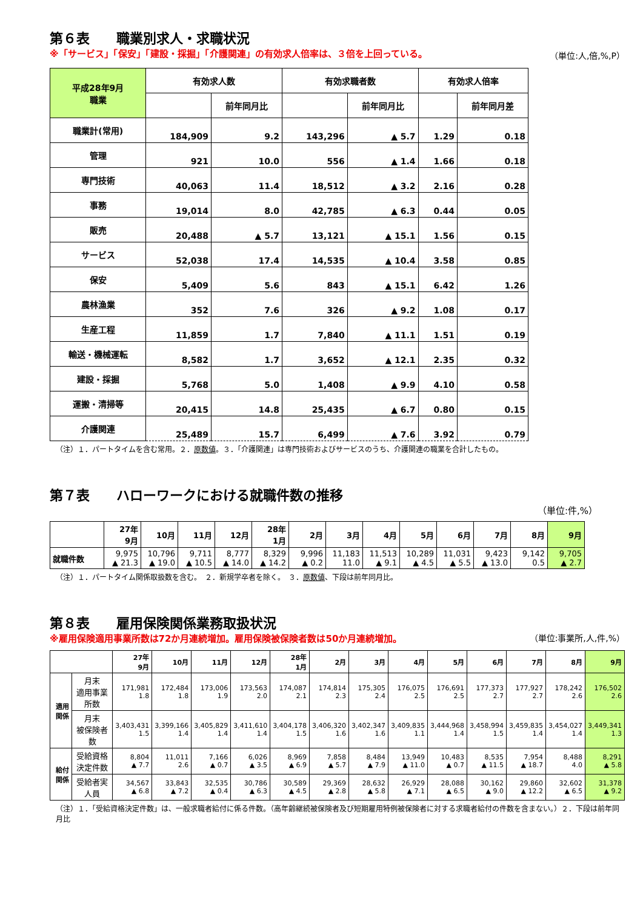第６表　　職業別求人・求職状況
※「サービス」「保安」「建設・採掘」「介護関連」の有効求人倍率は、３倍を上回っている。 （単位:人,倍,%,P）
| 平成28年9月 職業 | 有効求人数 | | 有効求職者数 | | 有効求人倍率 | |
| --- | --- | --- | --- | --- | --- | --- |
| | | 前年同月比 | | 前年同月比 | | 前年同月差 |
| 職業計(常用) | 184,909 | 9.2 | 143,296 | ▲ 5.7 | 1.29 | 0.18 |
| 管理 | 921 | 10.0 | 556 | ▲ 1.4 | 1.66 | 0.18 |
| 専門技術 | 40,063 | 11.4 | 18,512 | ▲ 3.2 | 2.16 | 0.28 |
| 事務 | 19,014 | 8.0 | 42,785 | ▲ 6.3 | 0.44 | 0.05 |
| 販売 | 20,488 | ▲ 5.7 | 13,121 | ▲ 15.1 | 1.56 | 0.15 |
| サービス | 52,038 | 17.4 | 14,535 | ▲ 10.4 | 3.58 | 0.85 |
| 保安 | 5,409 | 5.6 | 843 | ▲ 15.1 | 6.42 | 1.26 |
| 農林漁業 | 352 | 7.6 | 326 | ▲ 9.2 | 1.08 | 0.17 |
| 生産工程 | 11,859 | 1.7 | 7,840 | ▲ 11.1 | 1.51 | 0.19 |
| 輸送・機械運転 | 8,582 | 1.7 | 3,652 | ▲ 12.1 | 2.35 | 0.32 |
| 建設・採掘 | 5,768 | 5.0 | 1,408 | ▲ 9.9 | 4.10 | 0.58 |
| 運搬・清掃等 | 20,415 | 14.8 | 25,435 | ▲ 6.7 | 0.80 | 0.15 |
| 介護関連 | 25,489 | 15.7 | 6,499 | ▲ 7.6 | 3.92 | 0.79 |
（注）１．パートタイムを含む常用。２．原数値。３．「介護関連」は専門技術およびサービスのうち、介護関連の職業を合計したもの。
第７表　　ハローワークにおける就職件数の推移
（単位:件,%）
| | 27年 9月 | 10月 | 11月 | 12月 | 28年 1月 | 2月 | 3月 | 4月 | 5月 | 6月 | 7月 | 8月 | 9月 |
| --- | --- | --- | --- | --- | --- | --- | --- | --- | --- | --- | --- | --- | --- |
| 就職件数 | 9,975 ▲ 21.3 | 10,796 ▲ 19.0 | 9,711 ▲ 10.5 | 8,777 ▲ 14.0 | 8,329 ▲ 14.2 | 9,996 ▲ 0.2 | 11,183 11.0 | 11,513 ▲ 9.1 | 10,289 ▲ 4.5 | 11,031 ▲ 5.5 | 9,423 ▲ 13.0 | 9,142 0.5 | 9,705 ▲ 2.7 |
（注）１．パートタイム関係取扱数を含む。　２．新規学卒者を除く。　３．原数値、下段は前年同月比。
第８表　　雇用保険関係業務取扱状況
※雇用保険適用事業所数は72か月連続増加。雇用保険被保険者数は50か月連続増加。 （単位:事業所,人,件,%）
| | | 27年 9月 | 10月 | 11月 | 12月 | 28年 1月 | 2月 | 3月 | 4月 | 5月 | 6月 | 7月 | 8月 | 9月 |
| --- | --- | --- | --- | --- | --- | --- | --- | --- | --- | --- | --- | --- | --- | --- |
| 適用関係 | 月末 適用事業所数 | 171,981 1.8 | 172,484 1.8 | 173,006 1.9 | 173,563 2.0 | 174,087 2.1 | 174,814 2.3 | 175,305 2.4 | 176,075 2.5 | 176,691 2.5 | 177,373 2.7 | 177,927 2.7 | 178,242 2.6 | 176,502 2.6 |
| | 月末 被保険者数 | 3,403,431 1.5 | 3,399,166 1.4 | 3,405,829 1.4 | 3,411,610 1.4 | 3,404,178 1.5 | 3,406,320 1.6 | 3,402,347 1.6 | 3,409,835 1.1 | 3,444,968 1.4 | 3,458,994 1.5 | 3,459,835 1.4 | 3,454,027 1.4 | 3,449,341 1.3 |
| 給付関係 | 受給資格 決定件数 | 8,804 ▲ 7.7 | 11,011 2.6 | 7,166 ▲ 0.7 | 6,026 ▲ 3.5 | 8,969 ▲ 6.9 | 7,858 ▲ 5.7 | 8,484 ▲ 7.9 | 13,949 ▲ 11.0 | 10,483 ▲ 0.7 | 8,535 ▲ 11.5 | 7,954 ▲ 18.7 | 8,488 4.0 | 8,291 ▲ 5.8 |
| | 受給者実人員 | 34,567 ▲ 6.8 | 33,843 ▲ 7.2 | 32,535 ▲ 0.4 | 30,786 ▲ 6.3 | 30,589 ▲ 4.5 | 29,369 ▲ 2.8 | 28,632 ▲ 5.8 | 26,929 ▲ 7.1 | 28,088 ▲ 6.5 | 30,162 ▲ 9.0 | 29,860 ▲ 12.2 | 32,602 ▲ 6.5 | 31,378 ▲ 9.2 |
（注）１．「受給資格決定件数」は、一般求職者給付に係る件数。（高年齢継続被保険者及び短期雇用特例被保険者に対する求職者給付の件数を含まない。）２．下段は前年同月比